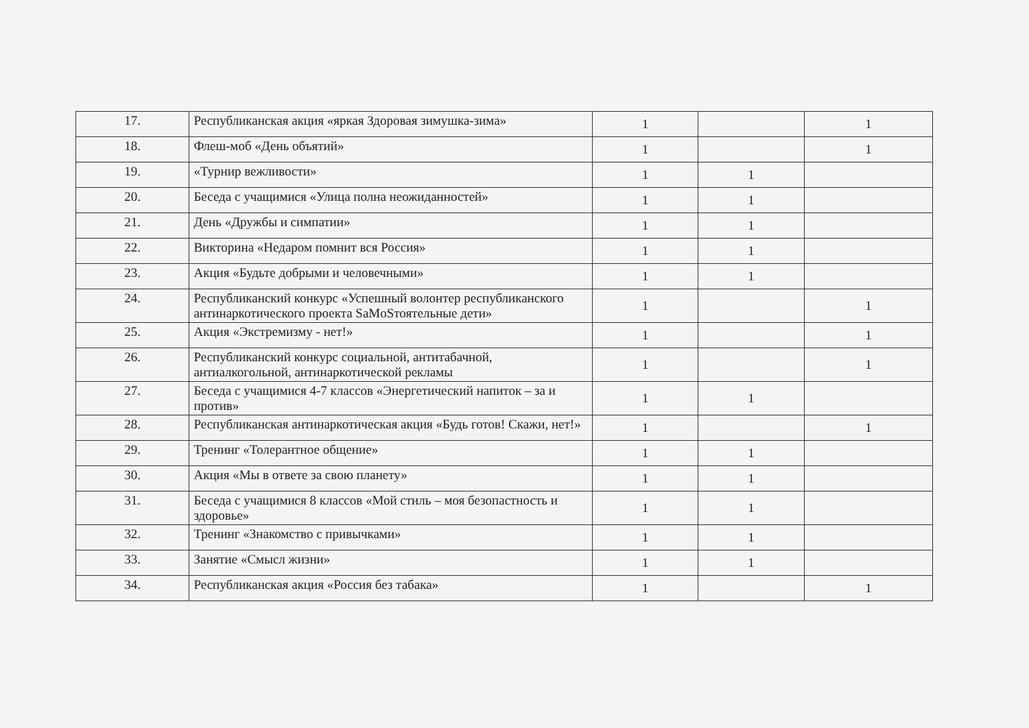| 17. | Республиканская акция «яркая Здоровая зимушка-зима» | 1 | | 1 |
| 18. | Флеш-моб «День объятий» | 1 | | 1 |
| 19. | «Турнир вежливости» | 1 | 1 | |
| 20. | Беседа с учащимися «Улица полна неожиданностей» | 1 | 1 | |
| 21. | День «Дружбы и симпатии» | 1 | 1 | |
| 22. | Викторина «Недаром помнит вся Россия» | 1 | 1 | |
| 23. | Акция «Будьте добрыми и человечными» | 1 | 1 | |
| 24. | Республиканский конкурс «Успешный волонтер республиканского антинаркотического проекта SaMoSтоятельные дети» | 1 | | 1 |
| 25. | Акция «Экстремизму - нет!» | 1 | | 1 |
| 26. | Республиканский конкурс социальной, антитабачной, антиалкогольной, антинаркотической рекламы | 1 | | 1 |
| 27. | Беседа с учащимися 4-7 классов «Энергетический напиток – за и против» | 1 | 1 | |
| 28. | Республиканская антинаркотическая акция «Будь готов! Скажи, нет!» | 1 | | 1 |
| 29. | Тренинг «Толерантное общение» | 1 | 1 | |
| 30. | Акция «Мы в ответе за свою планету» | 1 | 1 | |
| 31. | Беседа с учащимися 8 классов «Мой стиль – моя безопастность и здоровье» | 1 | 1 | |
| 32. | Тренинг «Знакомство с привычками» | 1 | 1 | |
| 33. | Занятие «Смысл жизни» | 1 | 1 | |
| 34. | Республиканская акция «Россия без табака» | 1 | | 1 |